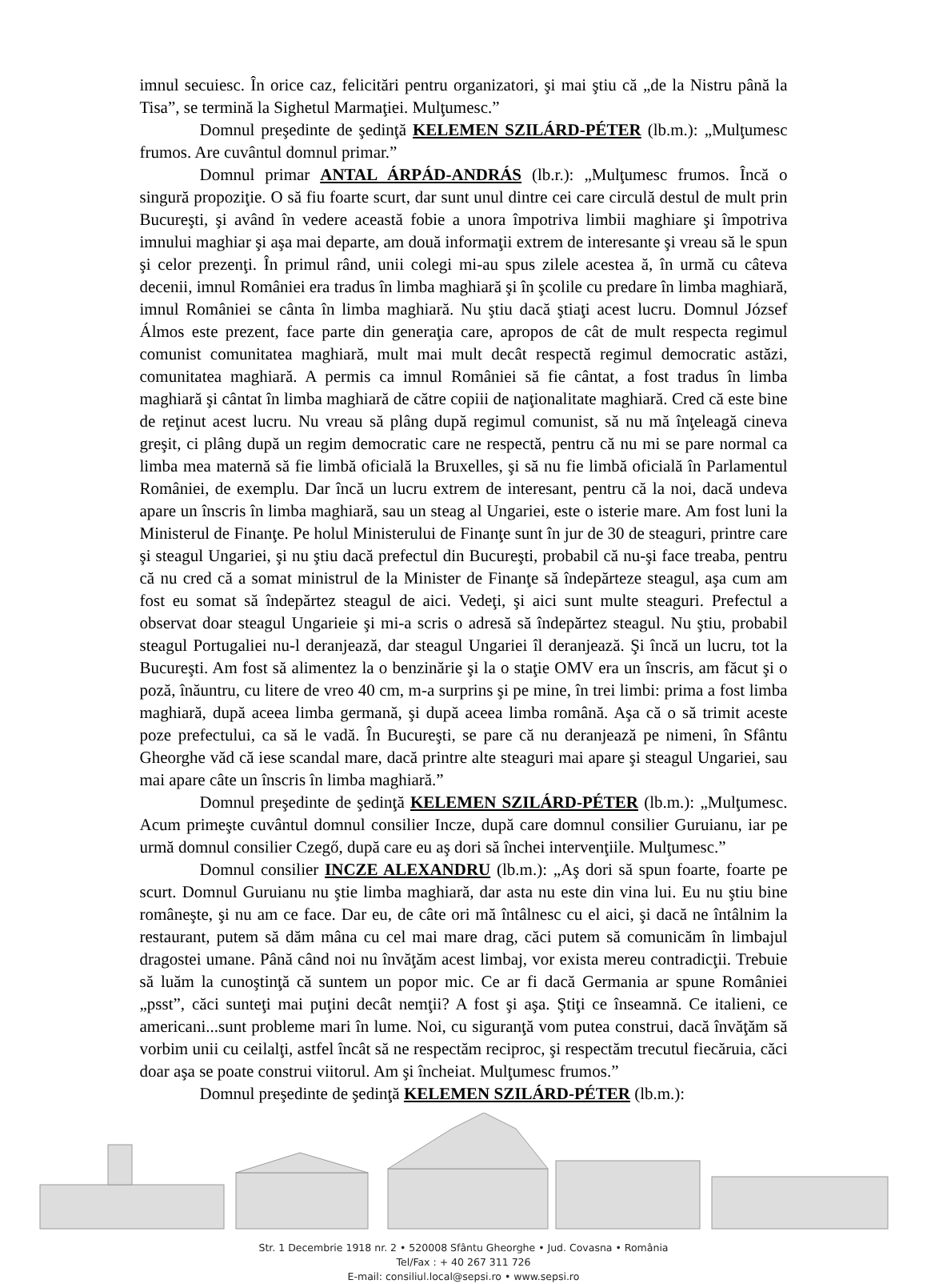imnul secuiesc. În orice caz, felicitări pentru organizatori, şi mai ştiu că „de la Nistru până la Tisa”, se termină la Sighetul Marmaţiei. Mulţumesc.”
Domnul preşedinte de şedinţă KELEMEN SZILÁRD-PÉTER (lb.m.): „Mulţumesc frumos. Are cuvântul domnul primar.”
Domnul primar ANTAL ÁRPÁD-ANDRÁS (lb.r.): „Mulţumesc frumos. Încă o singură propoziţie. O să fiu foarte scurt, dar sunt unul dintre cei care circulă destul de mult prin Bucureşti, şi având în vedere această fobie a unora împotriva limbii maghiare şi împotriva imnului maghiar şi aşa mai departe, am două informaţii extrem de interesante şi vreau să le spun şi celor prezenţi. În primul rând, unii colegi mi-au spus zilele acestea ă, în urmă cu câteva decenii, imnul României era tradus în limba maghiară şi în şcolile cu predare în limba maghiară, imnul României se cânta în limba maghiară. Nu ştiu dacă ştiaţi acest lucru. Domnul József Álmos este prezent, face parte din generaţia care, apropos de cât de mult respecta regimul comunist comunitatea maghiară, mult mai mult decât respectă regimul democratic astăzi, comunitatea maghiară. A permis ca imnul României să fie cântat, a fost tradus în limba maghiară şi cântat în limba maghiară de către copiii de naţionalitate maghiară. Cred că este bine de reţinut acest lucru. Nu vreau să plâng după regimul comunist, să nu mă înţeleagă cineva greşit, ci plâng după un regim democratic care ne respectă, pentru că nu mi se pare normal ca limba mea maternă să fie limbă oficială la Bruxelles, şi să nu fie limbă oficială în Parlamentul României, de exemplu. Dar încă un lucru extrem de interesant, pentru că la noi, dacă undeva apare un înscris în limba maghiară, sau un steag al Ungariei, este o isterie mare. Am fost luni la Ministerul de Finanţe. Pe holul Ministerului de Finanţe sunt în jur de 30 de steaguri, printre care şi steagul Ungariei, şi nu ştiu dacă prefectul din Bucureşti, probabil că nu-şi face treaba, pentru că nu cred că a somat ministrul de la Minister de Finanţe să îndepărteze steagul, aşa cum am fost eu somat să îndepărtez steagul de aici. Vedeţi, şi aici sunt multe steaguri. Prefectul a observat doar steagul Ungarieie şi mi-a scris o adresă să îndepărtez steagul. Nu ştiu, probabil steagul Portugaliei nu-l deranjează, dar steagul Ungariei îl deranjează. Şi încă un lucru, tot la Bucureşti. Am fost să alimentez la o benzinărie şi la o staţie OMV era un înscris, am făcut şi o poză, înăuntru, cu litere de vreo 40 cm, m-a surprins şi pe mine, în trei limbi: prima a fost limba maghiară, după aceea limba germană, şi după aceea limba română. Aşa că o să trimit aceste poze prefectului, ca să le vadă. În Bucureşti, se pare că nu deranjează pe nimeni, în Sfântu Gheorghe văd că iese scandal mare, dacă printre alte steaguri mai apare şi steagul Ungariei, sau mai apare câte un înscris în limba maghiară.”
Domnul preşedinte de şedinţă KELEMEN SZILÁRD-PÉTER (lb.m.): „Mulţumesc. Acum primeşte cuvântul domnul consilier Incze, după care domnul consilier Guruianu, iar pe urmă domnul consilier Czegő, după care eu aş dori să închei intervenţiile. Mulţumesc.”
Domnul consilier INCZE ALEXANDRU (lb.m.): „Aş dori să spun foarte, foarte pe scurt. Domnul Guruianu nu ştie limba maghiară, dar asta nu este din vina lui. Eu nu ştiu bine româneşte, şi nu am ce face. Dar eu, de câte ori mă întâlnesc cu el aici, şi dacă ne întâlnim la restaurant, putem să dăm mâna cu cel mai mare drag, căci putem să comunicăm în limbajul dragostei umane. Până când noi nu învăţăm acest limbaj, vor exista mereu contradicţii. Trebuie să luăm la cunoştinţă că suntem un popor mic. Ce ar fi dacă Germania ar spune României „psst”, căci sunteţi mai puţini decât nemţii? A fost şi aşa. Ştiţi ce înseamnă. Ce italieni, ce americani...sunt probleme mari în lume. Noi, cu siguranţă vom putea construi, dacă învăţăm să vorbim unii cu ceilalţi, astfel încât să ne respectăm reciproc, şi respectăm trecutul fiecăruia, căci doar aşa se poate construi viitorul. Am şi încheiat. Mulţumesc frumos.”
Domnul preşedinte de şedinţă KELEMEN SZILÁRD-PÉTER (lb.m.):
Str. 1 Decembrie 1918 nr. 2 • 520008 Sfântu Gheorghe • Jud. Covasna • România
Tel/Fax : + 40 267 311 726
E-mail: consiliul.local@sepsi.ro • www.sepsi.ro